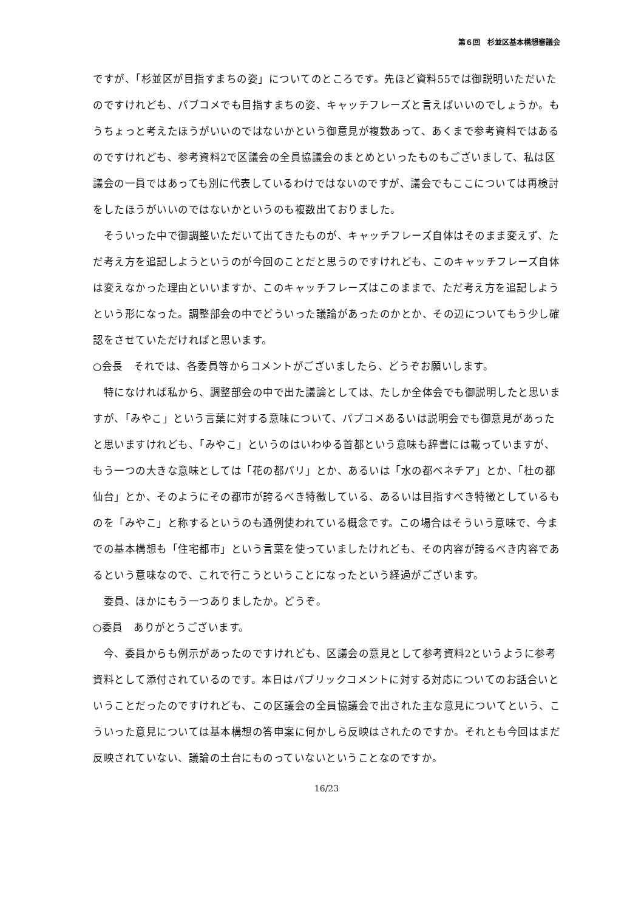第６回　杉並区基本構想審議会
ですが、「杉並区が目指すまちの姿」についてのところです。先ほど資料55では御説明いただいたのですけれども、パブコメでも目指すまちの姿、キャッチフレーズと言えばいいのでしょうか。もうちょっと考えたほうがいいのではないかという御意見が複数あって、あくまで参考資料ではあるのですけれども、参考資料2で区議会の全員協議会のまとめといったものもございまして、私は区議会の一員ではあっても別に代表しているわけではないのですが、議会でもここについては再検討をしたほうがいいのではないかというのも複数出ておりました。
　そういった中で御調整いただいて出てきたものが、キャッチフレーズ自体はそのまま変えず、ただ考え方を追記しようというのが今回のことだと思うのですけれども、このキャッチフレーズ自体は変えなかった理由といいますか、このキャッチフレーズはこのままで、ただ考え方を追記しようという形になった。調整部会の中でどういった議論があったのかとか、その辺についてもう少し確認をさせていただければと思います。
○会長　それでは、各委員等からコメントがございましたら、どうぞお願いします。
　特になければ私から、調整部会の中で出た議論としては、たしか全体会でも御説明したと思いますが、「みやこ」という言葉に対する意味について、パブコメあるいは説明会でも御意見があったと思いますけれども、「みやこ」というのはいわゆる首都という意味も辞書には載っていますが、もう一つの大きな意味としては「花の都パリ」とか、あるいは「水の都ベネチア」とか、「杜の都仙台」とか、そのようにその都市が誇るべき特徴している、あるいは目指すべき特徴としているものを「みやこ」と称するというのも通例使われている概念です。この場合はそういう意味で、今までの基本構想も「住宅都市」という言葉を使っていましたけれども、その内容が誇るべき内容であるという意味なので、これで行こうということになったという経過がございます。
　委員、ほかにもう一つありましたか。どうぞ。
○委員　ありがとうございます。
　今、委員からも例示があったのですけれども、区議会の意見として参考資料2というように参考資料として添付されているのです。本日はパブリックコメントに対する対応についてのお話合いということだったのですけれども、この区議会の全員協議会で出された主な意見についてという、こういった意見については基本構想の答申案に何かしら反映はされたのですか。それとも今回はまだ反映されていない、議論の土台にものっていないということなのですか。
16/23